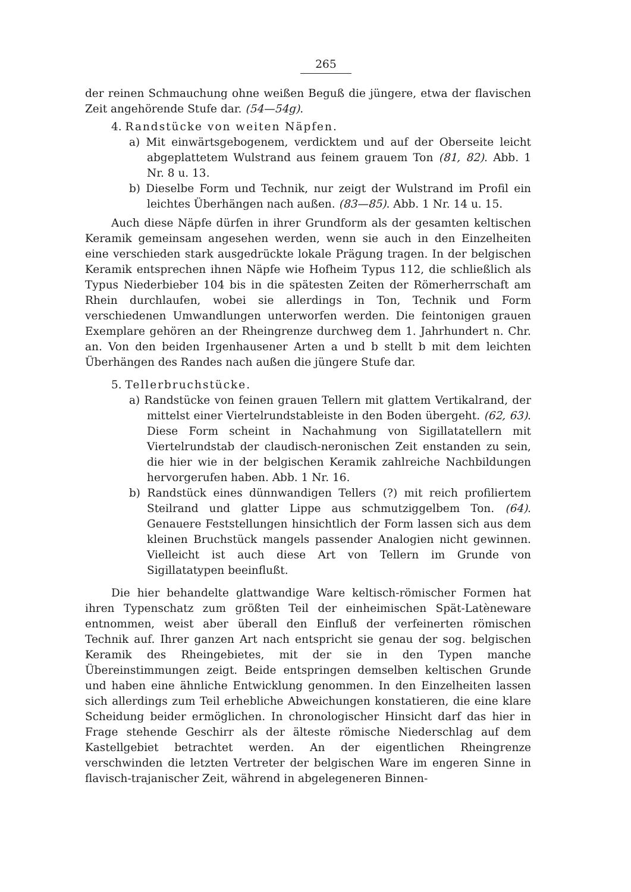265
der reinen Schmauchung ohne weißen Beguß die jüngere, etwa der flavischen Zeit angehörende Stufe dar. (54—54g).
4. Randstücke von weiten Näpfen.
a) Mit einwärtsgebogenem, verdicktem und auf der Oberseite leicht abgeplattetem Wulstrand aus feinem grauem Ton (81, 82). Abb. 1 Nr. 8 u. 13.
b) Dieselbe Form und Technik, nur zeigt der Wulstrand im Profil ein leichtes Überhängen nach außen. (83—85). Abb. 1 Nr. 14 u. 15.
Auch diese Näpfe dürfen in ihrer Grundform als der gesamten keltischen Keramik gemeinsam angesehen werden, wenn sie auch in den Einzelheiten eine verschieden stark ausgedrückte lokale Prägung tragen. In der belgischen Keramik entsprechen ihnen Näpfe wie Hofheim Typus 112, die schließlich als Typus Niederbieber 104 bis in die spätesten Zeiten der Römerherrschaft am Rhein durchlaufen, wobei sie allerdings in Ton, Technik und Form verschiedenen Umwandlungen unterworfen werden. Die feintonigen grauen Exemplare gehören an der Rheingrenze durchweg dem 1. Jahrhundert n. Chr. an. Von den beiden Irgenhausener Arten a und b stellt b mit dem leichten Überhängen des Randes nach außen die jüngere Stufe dar.
5. Tellerbruchstücke.
a) Randstücke von feinen grauen Tellern mit glattem Vertikalrand, der mittelst einer Viertelrundstableiste in den Boden übergeht. (62, 63). Diese Form scheint in Nachahmung von Sigillatatellern mit Viertelrundstab der claudisch-neronischen Zeit enstanden zu sein, die hier wie in der belgischen Keramik zahlreiche Nachbildungen hervorgerufen haben. Abb. 1 Nr. 16.
b) Randstück eines dünnwandigen Tellers (?) mit reich profiliertem Steilrand und glatter Lippe aus schmutziggelbem Ton. (64). Genauere Feststellungen hinsichtlich der Form lassen sich aus dem kleinen Bruchstück mangels passender Analogien nicht gewinnen. Vielleicht ist auch diese Art von Tellern im Grunde von Sigillatatypen beeinflußt.
Die hier behandelte glattwandige Ware keltisch-römischer Formen hat ihren Typenschatz zum größten Teil der einheimischen Spät-Latèneware entnommen, weist aber überall den Einfluß der verfeinerten römischen Technik auf. Ihrer ganzen Art nach entspricht sie genau der sog. belgischen Keramik des Rheingebietes, mit der sie in den Typen manche Übereinstimmungen zeigt. Beide entspringen demselben keltischen Grunde und haben eine ähnliche Entwicklung genommen. In den Einzelheiten lassen sich allerdings zum Teil erhebliche Abweichungen konstatieren, die eine klare Scheidung beider ermöglichen. In chronologischer Hinsicht darf das hier in Frage stehende Geschirr als der älteste römische Niederschlag auf dem Kastellgebiet betrachtet werden. An der eigentlichen Rheingrenze verschwinden die letzten Vertreter der belgischen Ware im engeren Sinne in flavisch-trajanischer Zeit, während in abgelegeneren Binnen-